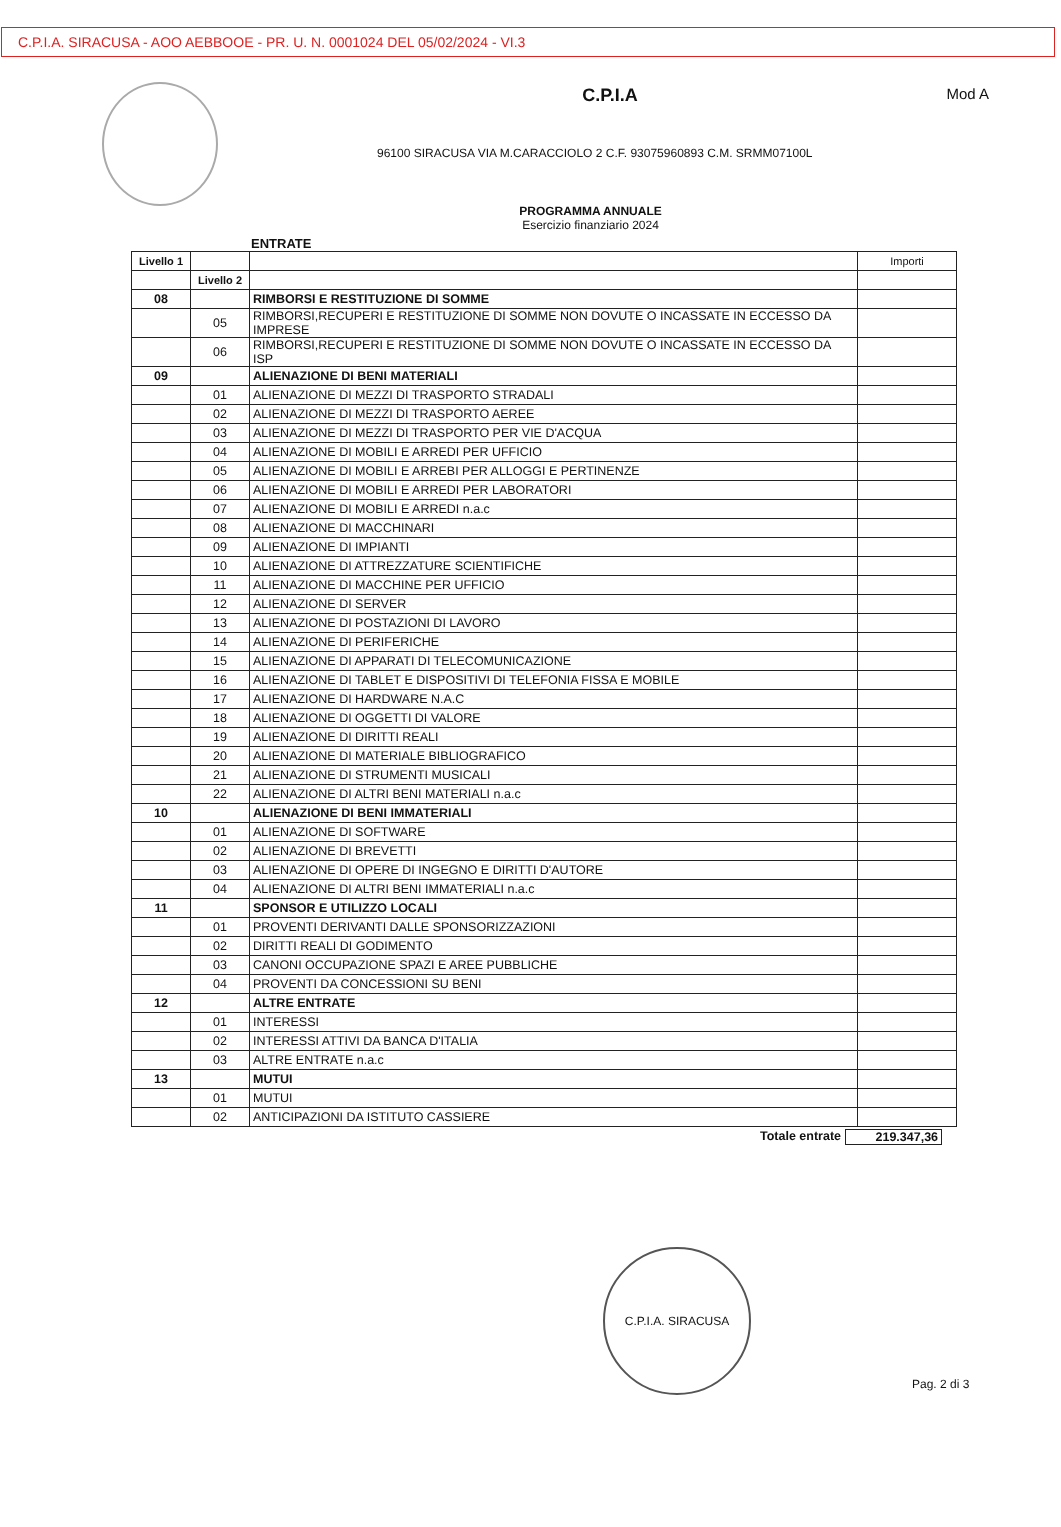C.P.I.A. SIRACUSA - AOO AEBBOOE - PR. U. N. 0001024 DEL 05/02/2024 - VI.3
Mod A
C.P.I.A
96100 SIRACUSA VIA M.CARACCIOLO 2 C.F. 93075960893 C.M. SRMM07100L
PROGRAMMA ANNUALE
Esercizio finanziario 2024
ENTRATE
| Livello 1 | | | Importi |
| --- | --- | --- | --- |
| | Livello 2 | | |
| 08 | | RIMBORSI E RESTITUZIONE DI SOMME | |
| | 05 | RIMBORSI,RECUPERI E RESTITUZIONE DI SOMME NON DOVUTE O INCASSATE IN ECCESSO DA IMPRESE | |
| | 06 | RIMBORSI,RECUPERI E RESTITUZIONE DI SOMME NON DOVUTE O INCASSATE IN ECCESSO DA ISP | |
| 09 | | ALIENAZIONE DI BENI MATERIALI | |
| | 01 | ALIENAZIONE DI MEZZI DI TRASPORTO STRADALI | |
| | 02 | ALIENAZIONE DI MEZZI DI TRASPORTO AEREE | |
| | 03 | ALIENAZIONE DI MEZZI DI TRASPORTO PER VIE D'ACQUA | |
| | 04 | ALIENAZIONE DI MOBILI E ARREDI PER UFFICIO | |
| | 05 | ALIENAZIONE DI MOBILI E ARREBI PER ALLOGGI E PERTINENZE | |
| | 06 | ALIENAZIONE DI MOBILI E ARREDI PER LABORATORI | |
| | 07 | ALIENAZIONE DI MOBILI E ARREDI n.a.c | |
| | 08 | ALIENAZIONE DI MACCHINARI | |
| | 09 | ALIENAZIONE DI IMPIANTI | |
| | 10 | ALIENAZIONE DI ATTREZZATURE SCIENTIFICHE | |
| | 11 | ALIENAZIONE DI MACCHINE PER UFFICIO | |
| | 12 | ALIENAZIONE DI SERVER | |
| | 13 | ALIENAZIONE DI POSTAZIONI DI LAVORO | |
| | 14 | ALIENAZIONE DI PERIFERICHE | |
| | 15 | ALIENAZIONE DI APPARATI DI TELECOMUNICAZIONE | |
| | 16 | ALIENAZIONE DI TABLET E DISPOSITIVI DI TELEFONIA FISSA E MOBILE | |
| | 17 | ALIENAZIONE DI HARDWARE N.A.C | |
| | 18 | ALIENAZIONE DI OGGETTI DI VALORE | |
| | 19 | ALIENAZIONE DI DIRITTI REALI | |
| | 20 | ALIENAZIONE DI MATERIALE BIBLIOGRAFICO | |
| | 21 | ALIENAZIONE DI STRUMENTI MUSICALI | |
| | 22 | ALIENAZIONE DI ALTRI BENI MATERIALI n.a.c | |
| 10 | | ALIENAZIONE DI BENI IMMATERIALI | |
| | 01 | ALIENAZIONE DI SOFTWARE | |
| | 02 | ALIENAZIONE DI BREVETTI | |
| | 03 | ALIENAZIONE DI OPERE DI INGEGNO E DIRITTI D'AUTORE | |
| | 04 | ALIENAZIONE DI ALTRI BENI IMMATERIALI n.a.c | |
| 11 | | SPONSOR E UTILIZZO LOCALI | |
| | 01 | PROVENTI DERIVANTI DALLE SPONSORIZZAZIONI | |
| | 02 | DIRITTI REALI DI GODIMENTO | |
| | 03 | CANONI OCCUPAZIONE SPAZI E AREE PUBBLICHE | |
| | 04 | PROVENTI DA CONCESSIONI SU BENI | |
| 12 | | ALTRE ENTRATE | |
| | 01 | INTERESSI | |
| | 02 | INTERESSI ATTIVI DA BANCA D'ITALIA | |
| | 03 | ALTRE ENTRATE n.a.c | |
| 13 | | MUTUI | |
| | 01 | MUTUI | |
| | 02 | ANTICIPAZIONI DA ISTITUTO CASSIERE | |
Totale entrate 219.347,36
C.P.I.A. SIRACUSA
Pag. 2 di 3